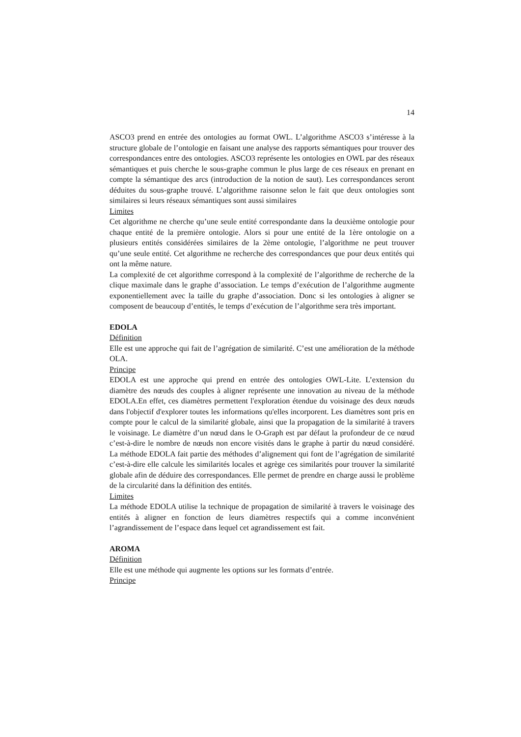14
ASCO3 prend en entrée des ontologies au format OWL. L’algorithme ASCO3 s’intéresse à la structure globale de l’ontologie en faisant une analyse des rapports sémantiques pour trouver des correspondances entre des ontologies. ASCO3 représente les ontologies en OWL par des réseaux sémantiques et puis cherche le sous-graphe commun le plus large de ces réseaux en prenant en compte la sémantique des arcs (introduction de la notion de saut). Les correspondances seront déduites du sous-graphe trouvé. L’algorithme raisonne selon le fait que deux ontologies sont similaires si leurs réseaux sémantiques sont aussi similaires
Limites
Cet algorithme ne cherche qu’une seule entité correspondante dans la deuxième ontologie pour chaque entité de la première ontologie. Alors si pour une entité de la 1ère ontologie on a plusieurs entités considérées similaires de la 2ème ontologie, l’algorithme ne peut trouver qu’une seule entité. Cet algorithme ne recherche des correspondances que pour deux entités qui ont la même nature.
La complexité de cet algorithme correspond à la complexité de l’algorithme de recherche de la clique maximale dans le graphe d’association. Le temps d’exécution de l’algorithme augmente exponentiellement avec la taille du graphe d’association. Donc si les ontologies à aligner se composent de beaucoup d’entités, le temps d’exécution de l’algorithme sera très important.
EDOLA
Définition
Elle est une approche qui fait de l’agrégation de similarité. C’est une amélioration de la méthode OLA.
Principe
EDOLA est une approche qui prend en entrée des ontologies OWL-Lite. L’extension du diamètre des nœuds des couples à aligner représente une innovation au niveau de la méthode EDOLA.En effet, ces diamètres permettent l'exploration étendue du voisinage des deux nœuds dans l'objectif d'explorer toutes les informations qu'elles incorporent. Les diamètres sont pris en compte pour le calcul de la similarité globale, ainsi que la propagation de la similarité à travers le voisinage. Le diamètre d’un nœud dans le O-Graph est par défaut la profondeur de ce nœud c’est-à-dire le nombre de nœuds non encore visités dans le graphe à partir du nœud considéré. La méthode EDOLA fait partie des méthodes d’alignement qui font de l’agrégation de similarité c’est-à-dire elle calcule les similarités locales et agrège ces similarités pour trouver la similarité globale afin de déduire des correspondances. Elle permet de prendre en charge aussi le problème de la circularité dans la définition des entités.
Limites
La méthode EDOLA utilise la technique de propagation de similarité à travers le voisinage des entités à aligner en fonction de leurs diamètres respectifs qui a comme inconvénient l’agrandissement de l’espace dans lequel cet agrandissement est fait.
AROMA
Définition
Elle est une méthode qui augmente les options sur les formats d’entrée.
Principe